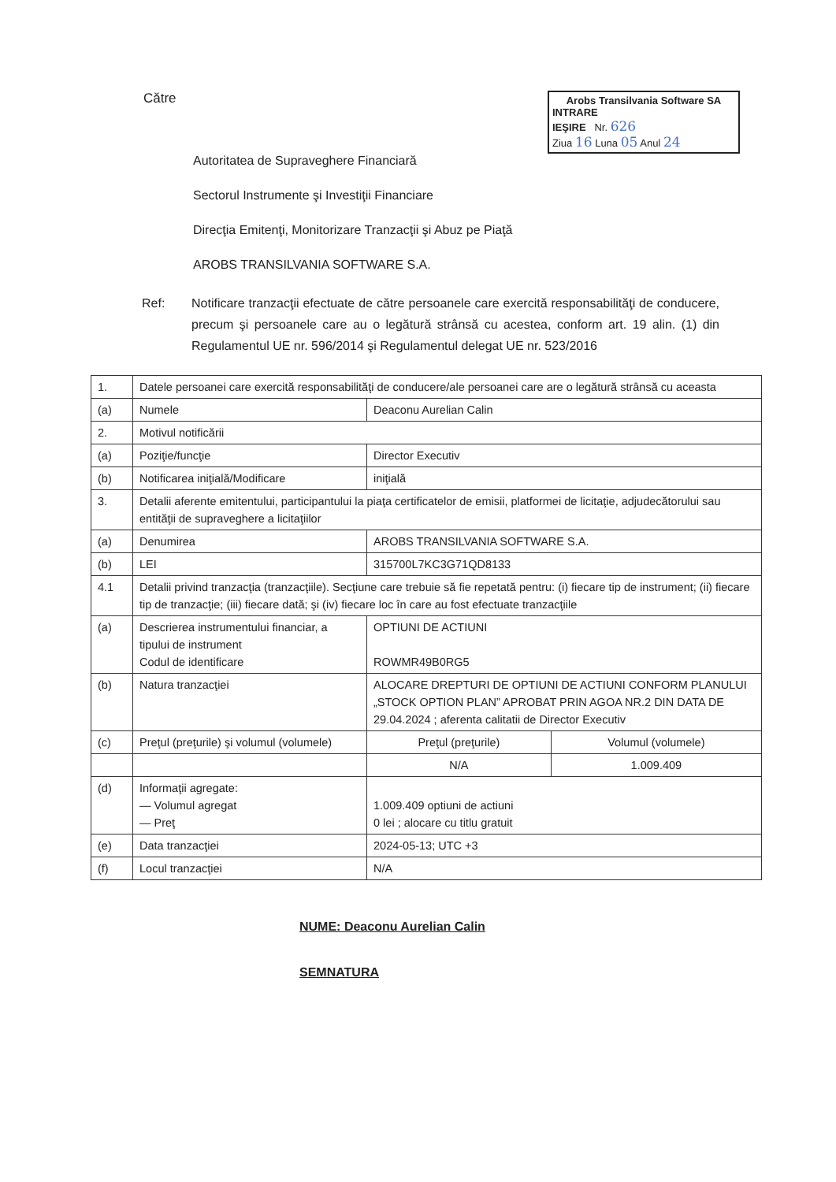Către
Arobs Transilvania Software SA
INTRARE
IEŞIRE Nr. 626
Ziua 16 Luna 05 Anul 24
Autoritatea de Supraveghere Financiară
Sectorul Instrumente şi Investiţii Financiare
Direcţia Emitenţi, Monitorizare Tranzacţii şi Abuz pe Piaţă
AROBS TRANSILVANIA SOFTWARE S.A.
Ref: Notificare tranzacţii efectuate de către persoanele care exercită responsabilităţi de conducere, precum şi persoanele care au o legătură strânsă cu acestea, conform art. 19 alin. (1) din Regulamentul UE nr. 596/2014 şi Regulamentul delegat UE nr. 523/2016
| 1. | Datele persoanei care exercită responsabilităţi de conducere/ale persoanei care are o legătură strânsă cu aceasta | | |
| (a) | Numele | Deaconu Aurelian Calin | |
| 2. | Motivul notificării | | |
| (a) | Poziţie/funcţie | Director Executiv | |
| (b) | Notificarea iniţială/Modificare | iniţială | |
| 3. | Detalii aferente emitentului, participantului la piaţa certificatelor de emisii, platformei de licitaţie, adjudecătorului sau entităţii de supraveghere a licitaţiilor | | |
| (a) | Denumirea | AROBS TRANSILVANIA SOFTWARE S.A. | |
| (b) | LEI | 315700L7KC3G71QD8133 | |
| 4.1 | Detalii privind tranzacţia (tranzacţiile). Secţiune care trebuie să fie repetată pentru: (i) fiecare tip de instrument; (ii) fiecare tip de tranzacţie; (iii) fiecare dată; şi (iv) fiecare loc în care au fost efectuate tranzacţiile | | |
| (a) | Descrierea instrumentului financiar, a tipului de instrument Codul de identificare | OPTIUNI DE ACTIUNI ROWMR49B0RG5 | |
| (b) | Natura tranzacţiei | ALOCARE DREPTURI DE OPTIUNI DE ACTIUNI CONFORM PLANULUI „STOCK OPTION PLAN” APROBAT PRIN AGOA NR.2 DIN DATA DE 29.04.2024 ; aferenta calitatii de Director Executiv | |
| (c) | Preţul (preţurile) şi volumul (volumele) | Preţul (preţurile) | Volumul (volumele) |
| | | N/A | 1.009.409 |
| (d) | Informaţii agregate: — Volumul agregat — Preţ | 1.009.409 optiuni de actiuni 0 lei ; alocare cu titlu gratuit | |
| (e) | Data tranzacţiei | 2024-05-13; UTC +3 | |
| (f) | Locul tranzacţiei | N/A | |
NUME: Deaconu Aurelian Calin
SEMNATURA